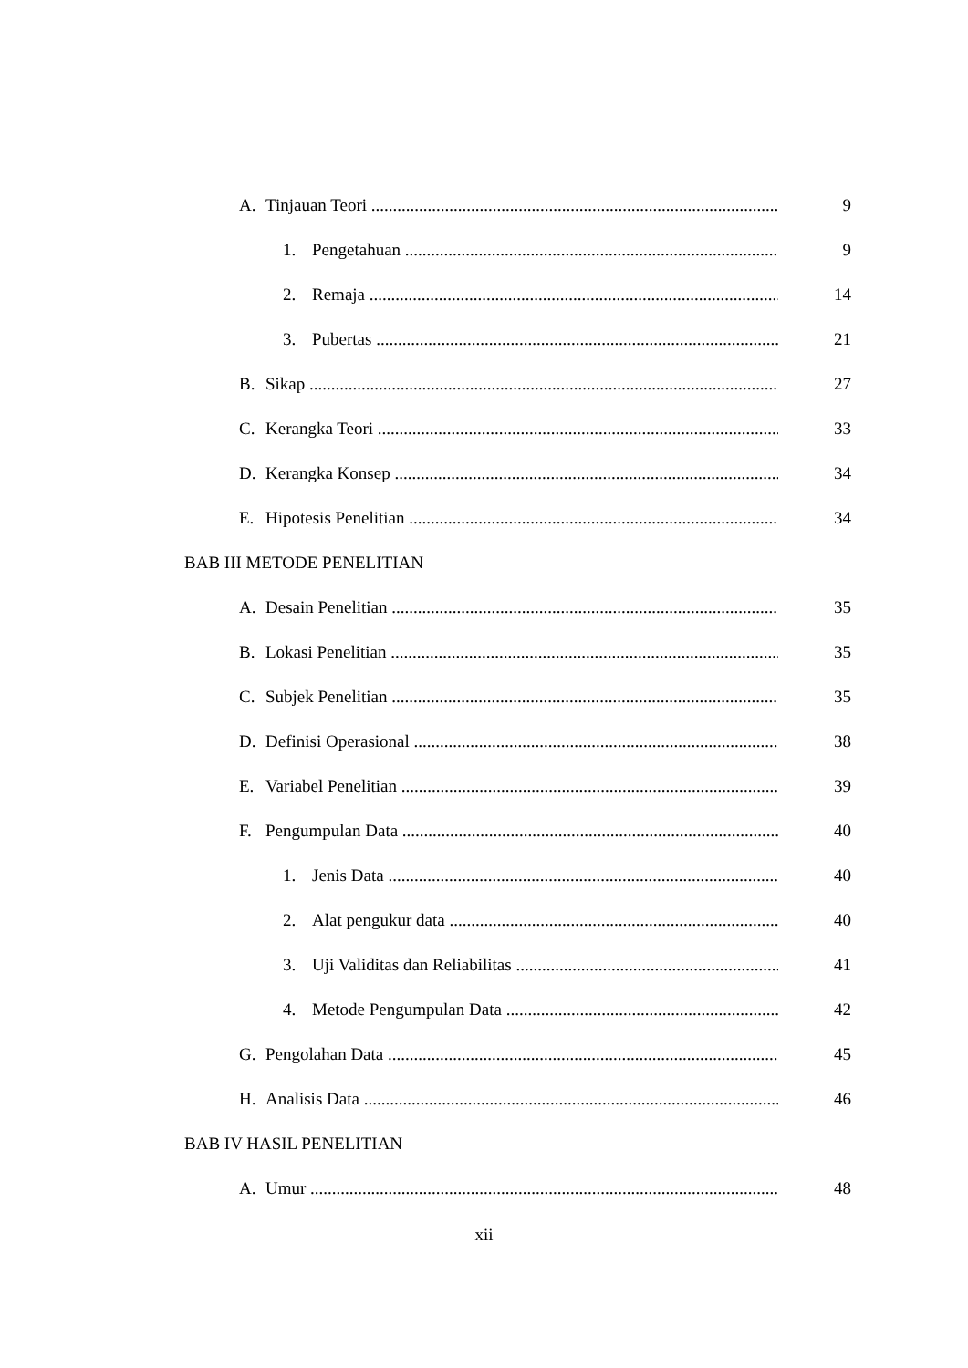A. Tinjauan Teori 9
1. Pengetahuan 9
2. Remaja 14
3. Pubertas 21
B. Sikap 27
C. Kerangka Teori 33
D. Kerangka Konsep 34
E. Hipotesis Penelitian 34
BAB III METODE PENELITIAN
A. Desain Penelitian 35
B. Lokasi Penelitian 35
C. Subjek Penelitian 35
D. Definisi Operasional 38
E. Variabel Penelitian 39
F. Pengumpulan Data 40
1. Jenis Data 40
2. Alat pengukur data 40
3. Uji Validitas dan Reliabilitas 41
4. Metode Pengumpulan Data 42
G. Pengolahan Data 45
H. Analisis Data 46
BAB IV HASIL PENELITIAN
A. Umur 48
xii